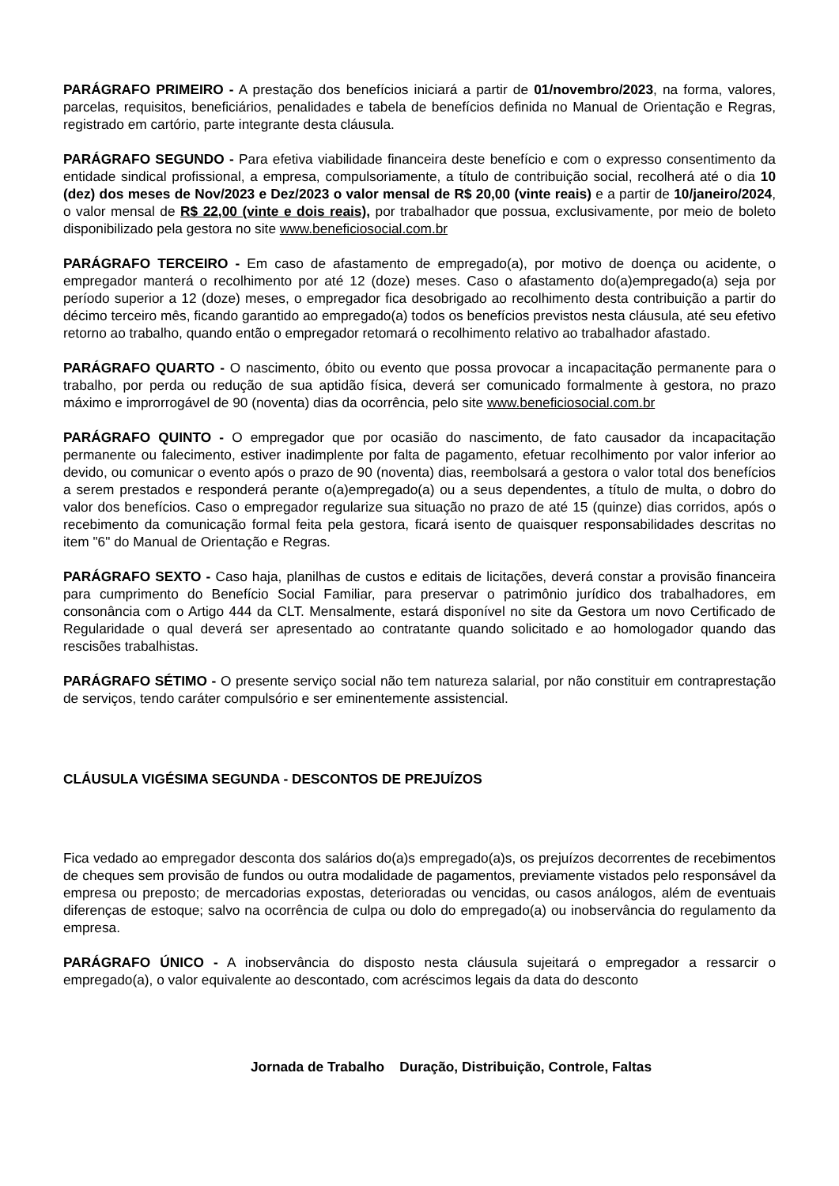PARÁGRAFO PRIMEIRO - A prestação dos benefícios iniciará a partir de 01/novembro/2023, na forma, valores, parcelas, requisitos, beneficiários, penalidades e tabela de benefícios definida no Manual de Orientação e Regras, registrado em cartório, parte integrante desta cláusula.
PARÁGRAFO SEGUNDO - Para efetiva viabilidade financeira deste benefício e com o expresso consentimento da entidade sindical profissional, a empresa, compulsoriamente, a título de contribuição social, recolherá até o dia 10 (dez) dos meses de Nov/2023 e Dez/2023 o valor mensal de R$ 20,00 (vinte reais) e a partir de 10/janeiro/2024, o valor mensal de R$ 22,00 (vinte e dois reais), por trabalhador que possua, exclusivamente, por meio de boleto disponibilizado pela gestora no site www.beneficiosocial.com.br
PARÁGRAFO TERCEIRO - Em caso de afastamento de empregado(a), por motivo de doença ou acidente, o empregador manterá o recolhimento por até 12 (doze) meses. Caso o afastamento do(a)empregado(a) seja por período superior a 12 (doze) meses, o empregador fica desobrigado ao recolhimento desta contribuição a partir do décimo terceiro mês, ficando garantido ao empregado(a) todos os benefícios previstos nesta cláusula, até seu efetivo retorno ao trabalho, quando então o empregador retomará o recolhimento relativo ao trabalhador afastado.
PARÁGRAFO QUARTO - O nascimento, óbito ou evento que possa provocar a incapacitação permanente para o trabalho, por perda ou redução de sua aptidão física, deverá ser comunicado formalmente à gestora, no prazo máximo e improrrogável de 90 (noventa) dias da ocorrência, pelo site www.beneficiosocial.com.br
PARÁGRAFO QUINTO - O empregador que por ocasião do nascimento, de fato causador da incapacitação permanente ou falecimento, estiver inadimplente por falta de pagamento, efetuar recolhimento por valor inferior ao devido, ou comunicar o evento após o prazo de 90 (noventa) dias, reembolsará a gestora o valor total dos benefícios a serem prestados e responderá perante o(a)empregado(a) ou a seus dependentes, a título de multa, o dobro do valor dos benefícios. Caso o empregador regularize sua situação no prazo de até 15 (quinze) dias corridos, após o recebimento da comunicação formal feita pela gestora, ficará isento de quaisquer responsabilidades descritas no item "6" do Manual de Orientação e Regras.
PARÁGRAFO SEXTO - Caso haja, planilhas de custos e editais de licitações, deverá constar a provisão financeira para cumprimento do Benefício Social Familiar, para preservar o patrimônio jurídico dos trabalhadores, em consonância com o Artigo 444 da CLT. Mensalmente, estará disponível no site da Gestora um novo Certificado de Regularidade o qual deverá ser apresentado ao contratante quando solicitado e ao homologador quando das rescisões trabalhistas.
PARÁGRAFO SÉTIMO - O presente serviço social não tem natureza salarial, por não constituir em contraprestação de serviços, tendo caráter compulsório e ser eminentemente assistencial.
CLÁUSULA VIGÉSIMA SEGUNDA - DESCONTOS DE PREJUÍZOS
Fica vedado ao empregador desconta dos salários do(a)s empregado(a)s, os prejuízos decorrentes de recebimentos de cheques sem provisão de fundos ou outra modalidade de pagamentos, previamente vistados pelo responsável da empresa ou preposto; de mercadorias expostas, deterioradas ou vencidas, ou casos análogos, além de eventuais diferenças de estoque; salvo na ocorrência de culpa ou dolo do empregado(a) ou inobservância do regulamento da empresa.
PARÁGRAFO ÚNICO - A inobservância do disposto nesta cláusula sujeitará o empregador a ressarcir o empregado(a), o valor equivalente ao descontado, com acréscimos legais da data do desconto
Jornada de Trabalho Duração, Distribuição, Controle, Faltas